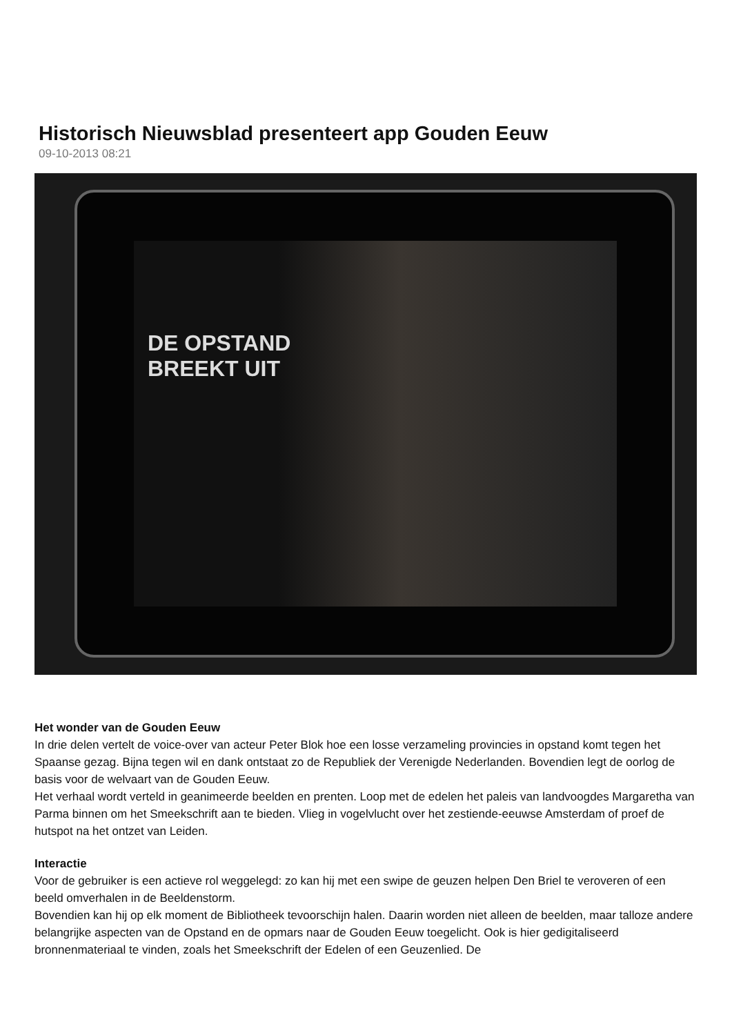Historisch Nieuwsblad presenteert app Gouden Eeuw
09-10-2013 08:21
DE OPSTAND
BREEKT UIT
Het wonder van de Gouden Eeuw
In drie delen vertelt de voice-over van acteur Peter Blok hoe een losse verzameling provincies in opstand komt tegen het Spaanse gezag. Bijna tegen wil en dank ontstaat zo de Republiek der Verenigde Nederlanden. Bovendien legt de oorlog de basis voor de welvaart van de Gouden Eeuw.
Het verhaal wordt verteld in geanimeerde beelden en prenten. Loop met de edelen het paleis van landvoogdes Margaretha van Parma binnen om het Smeekschrift aan te bieden. Vlieg in vogelvlucht over het zestiende-eeuwse Amsterdam of proef de hutspot na het ontzet van Leiden.
Interactie
Voor de gebruiker is een actieve rol weggelegd: zo kan hij met een swipe de geuzen helpen Den Briel te veroveren of een beeld omverhalen in de Beeldenstorm.
Bovendien kan hij op elk moment de Bibliotheek tevoorschijn halen. Daarin worden niet alleen de beelden, maar talloze andere belangrijke aspecten van de Opstand en de opmars naar de Gouden Eeuw toegelicht. Ook is hier gedigitaliseerd bronnenmateriaal te vinden, zoals het Smeekschrift der Edelen of een Geuzenlied. De